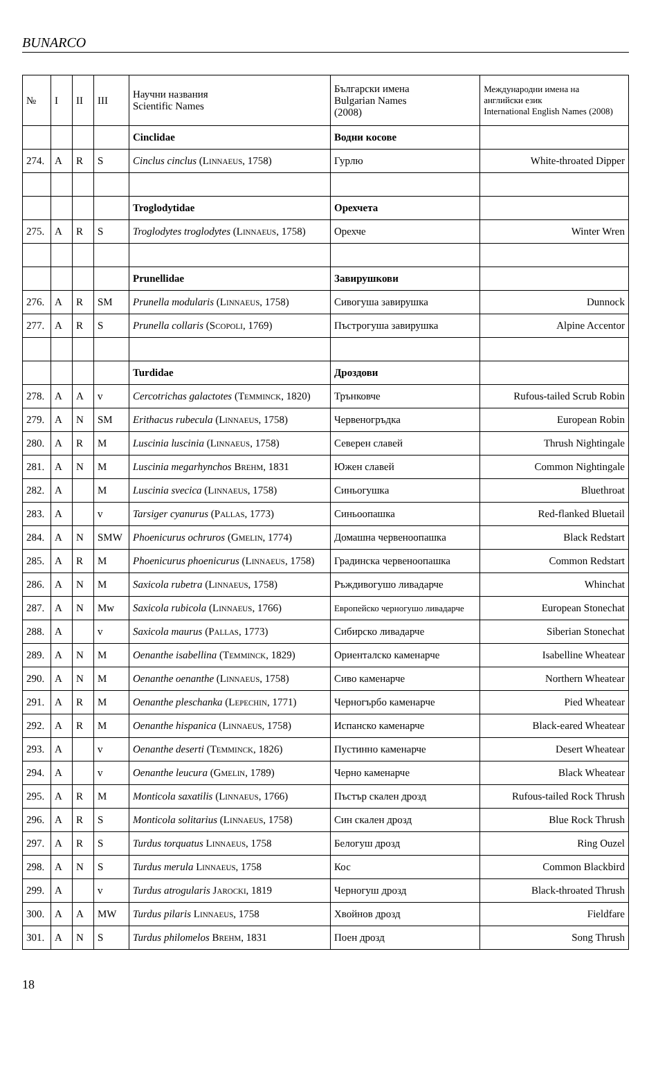BUNARCO
| № | I | II | III | Научни названия Scientific Names | Български имена Bulgarian Names (2008) | Международни имена на английски език International English Names (2008) |
| --- | --- | --- | --- | --- | --- | --- |
| | | | | Cinclidae | Водни косове | |
| 274. | A | R | S | Cinclus cinclus ( Linnaeus , 1758) | Гурлю | White-throated Dipper |
| | | | | Troglodytidae | Орехчета | |
| 275. | A | R | S | Troglodytes troglodytes ( Linnaeus , 1758) | Орехче | Winter Wren |
| | | | | Prunellidae | Завирушкови | |
| 276. | A | R | SM | Prunella modularis ( Linnaeus , 1758) | Сивогуша завирушка | Dunnock |
| 277. | A | R | S | Prunella collaris ( Scopoli , 1769) | Пъстрогуша завирушка | Alpine Accentor |
| | | | | Turdidae | Дроздови | |
| 278. | A | A | v | Cercotrichas galactotes ( Temminck , 1820) | Трънковче | Rufous-tailed Scrub Robin |
| 279. | A | N | SM | Erithacus rubecula ( Linnaeus , 1758) | Червеногръдка | European Robin |
| 280. | A | R | M | Luscinia luscinia ( Linnaeus , 1758) | Северен славей | Thrush Nightingale |
| 281. | A | N | M | Luscinia megarhynchos Brehm , 1831 | Южен славей | Common Nightingale |
| 282. | A | | M | Luscinia svecica ( Linnaeus , 1758) | Синьогушка | Bluethroat |
| 283. | A | | v | Tarsiger cyanurus ( Pallas , 1773) | Синьоопашка | Red-flanked Bluetail |
| 284. | A | N | SMW | Phoenicurus ochruros ( Gmelin , 1774) | Домашна червеноопашка | Black Redstart |
| 285. | A | R | M | Phoenicurus phoenicurus ( Linnaeus , 1758) | Градинска червеноопашка | Common Redstart |
| 286. | A | N | M | Saxicola rubetra ( Linnaeus , 1758) | Ръждивогушо ливадарче | Whinchat |
| 287. | A | N | Mw | Saxicola rubicola ( Linnaeus , 1766) | Европейско черногушо ливадарче | European Stonechat |
| 288. | A | | v | Saxicola maurus ( Pallas , 1773) | Сибирско ливадарче | Siberian Stonechat |
| 289. | A | N | M | Oenanthe isabellina ( Temminck , 1829) | Ориенталско каменарче | Isabelline Wheatear |
| 290. | A | N | M | Oenanthe oenanthe ( Linnaeus , 1758) | Сиво каменарче | Northern Wheatear |
| 291. | A | R | M | Oenanthe pleschanka ( Lepechin , 1771) | Черногърбо каменарче | Pied Wheatear |
| 292. | A | R | M | Oenanthe hispanica ( Linnaeus , 1758) | Испанско каменарче | Black-eared Wheatear |
| 293. | A | | v | Oenanthe deserti ( Temminck , 1826) | Пустинно каменарче | Desert Wheatear |
| 294. | A | | v | Oenanthe leucura ( Gmelin , 1789) | Черно каменарче | Black Wheatear |
| 295. | A | R | M | Monticola saxatilis ( Linnaeus , 1766) | Пъстър скален дрозд | Rufous-tailed Rock Thrush |
| 296. | A | R | S | Monticola solitarius ( Linnaeus , 1758) | Син скален дрозд | Blue Rock Thrush |
| 297. | A | R | S | Turdus torquatus Linnaeus , 1758 | Белогуш дрозд | Ring Ouzel |
| 298. | A | N | S | Turdus merula Linnaeus , 1758 | Кос | Common Blackbird |
| 299. | A | | v | Turdus atrogularis Jarocki , 1819 | Черногуш дрозд | Black-throated Thrush |
| 300. | A | A | MW | Turdus pilaris Linnaeus , 1758 | Хвойнов дрозд | Fieldfare |
| 301. | A | N | S | Turdus philomelos Brehm , 1831 | Поен дрозд | Song Thrush |
18